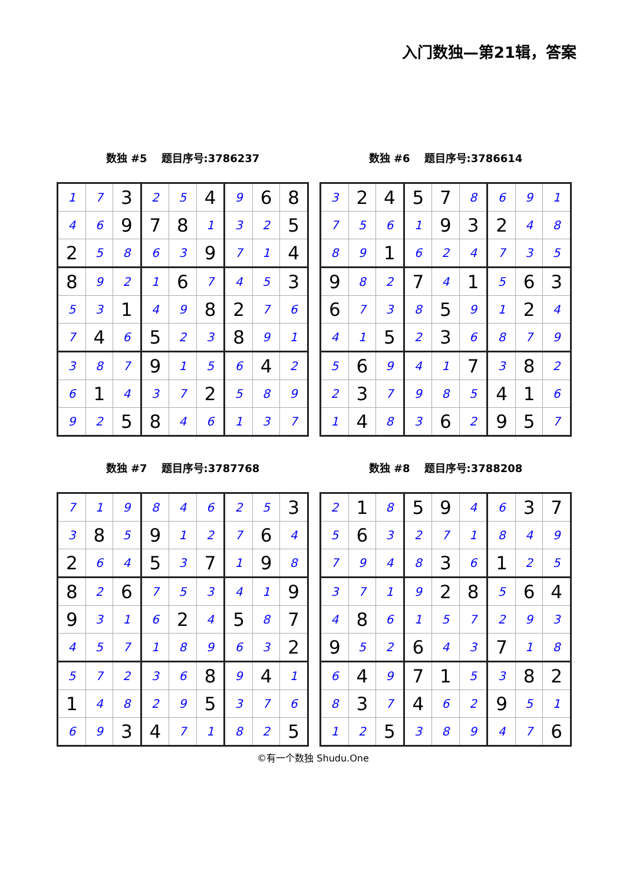入门数独—第21辑，答案
数独 #5 题目序号:3786237
| 1 | 7 | 3 | 2 | 5 | 4 | 9 | 6 | 8 |
| 4 | 6 | 9 | 7 | 8 | 1 | 3 | 2 | 5 |
| 2 | 5 | 8 | 6 | 3 | 9 | 7 | 1 | 4 |
| 8 | 9 | 2 | 1 | 6 | 7 | 4 | 5 | 3 |
| 5 | 3 | 1 | 4 | 9 | 8 | 2 | 7 | 6 |
| 7 | 4 | 6 | 5 | 2 | 3 | 8 | 9 | 1 |
| 3 | 8 | 7 | 9 | 1 | 5 | 6 | 4 | 2 |
| 6 | 1 | 4 | 3 | 7 | 2 | 5 | 8 | 9 |
| 9 | 2 | 5 | 8 | 4 | 6 | 1 | 3 | 7 |
数独 #6 题目序号:3786614
| 3 | 2 | 4 | 5 | 7 | 8 | 6 | 9 | 1 |
| 7 | 5 | 6 | 1 | 9 | 3 | 2 | 4 | 8 |
| 8 | 9 | 1 | 6 | 2 | 4 | 7 | 3 | 5 |
| 9 | 8 | 2 | 7 | 4 | 1 | 5 | 6 | 3 |
| 6 | 7 | 3 | 8 | 5 | 9 | 1 | 2 | 4 |
| 4 | 1 | 5 | 2 | 3 | 6 | 8 | 7 | 9 |
| 5 | 6 | 9 | 4 | 1 | 7 | 3 | 8 | 2 |
| 2 | 3 | 7 | 9 | 8 | 5 | 4 | 1 | 6 |
| 1 | 4 | 8 | 3 | 6 | 2 | 9 | 5 | 7 |
数独 #7 题目序号:3787768
| 7 | 1 | 9 | 8 | 4 | 6 | 2 | 5 | 3 |
| 3 | 8 | 5 | 9 | 1 | 2 | 7 | 6 | 4 |
| 2 | 6 | 4 | 5 | 3 | 7 | 1 | 9 | 8 |
| 8 | 2 | 6 | 7 | 5 | 3 | 4 | 1 | 9 |
| 9 | 3 | 1 | 6 | 2 | 4 | 5 | 8 | 7 |
| 4 | 5 | 7 | 1 | 8 | 9 | 6 | 3 | 2 |
| 5 | 7 | 2 | 3 | 6 | 8 | 9 | 4 | 1 |
| 1 | 4 | 8 | 2 | 9 | 5 | 3 | 7 | 6 |
| 6 | 9 | 3 | 4 | 7 | 1 | 8 | 2 | 5 |
数独 #8 题目序号:3788208
| 2 | 1 | 8 | 5 | 9 | 4 | 6 | 3 | 7 |
| 5 | 6 | 3 | 2 | 7 | 1 | 8 | 4 | 9 |
| 7 | 9 | 4 | 8 | 3 | 6 | 1 | 2 | 5 |
| 3 | 7 | 1 | 9 | 2 | 8 | 5 | 6 | 4 |
| 4 | 8 | 6 | 1 | 5 | 7 | 2 | 9 | 3 |
| 9 | 5 | 2 | 6 | 4 | 3 | 7 | 1 | 8 |
| 6 | 4 | 9 | 7 | 1 | 5 | 3 | 8 | 2 |
| 8 | 3 | 7 | 4 | 6 | 2 | 9 | 5 | 1 |
| 1 | 2 | 5 | 3 | 8 | 9 | 4 | 7 | 6 |
©有一个数独 Shudu.One